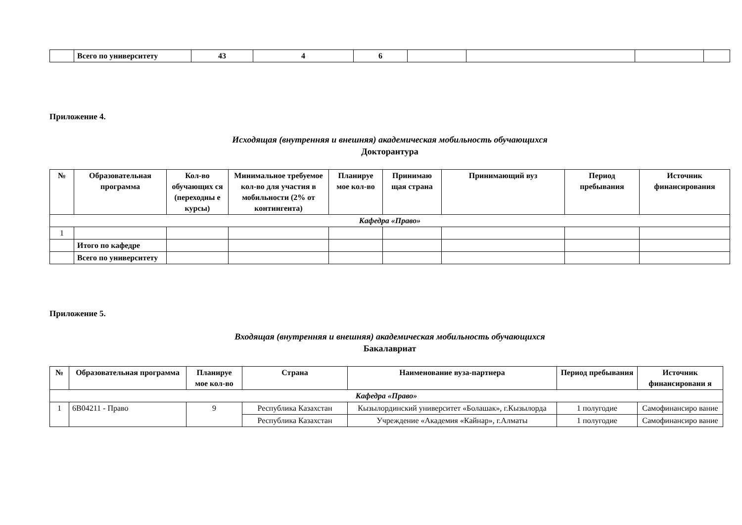| | Всего по университету | 43 | 4 | 6 | | | | |
Приложение 4.
Исходящая (внутренняя и внешняя) академическая мобильность обучающихся
Докторантура
| № | Образовательная программа | Кол-во обучающих ся (переходны е курсы) | Минимальное требуемое кол-во для участия в мобильности (2% от контингента) | Планируе мое кол-во | Принимаю щая страна | Принимающий вуз | Период пребывания | Источник финансирования |
| --- | --- | --- | --- | --- | --- | --- | --- | --- |
| Кафедра «Право» | | | | | | | | |
| 1 | | | | | | | | |
| | Итого по кафедре | | | | | | | |
| | Всего по университету | | | | | | | |
Приложение 5.
Входящая (внутренняя и внешняя) академическая мобильность обучающихся
Бакалавриат
| № | Образовательная программа | Планируе мое кол-во | Страна | Наименование вуза-партнера | Период пребывания | Источник финансировани я |
| --- | --- | --- | --- | --- | --- | --- |
| Кафедра «Право» | | | | | | |
| 1 | 6В04211 - Право | 9 | Республика Казахстан | Кызылординский университет «Болашак», г.Кызылорда | 1 полугодие | Самофинансиро вание |
| | | | Республика Казахстан | Учреждение «Академия «Кайнар», г.Алматы | 1 полугодие | Самофинансиро вание |